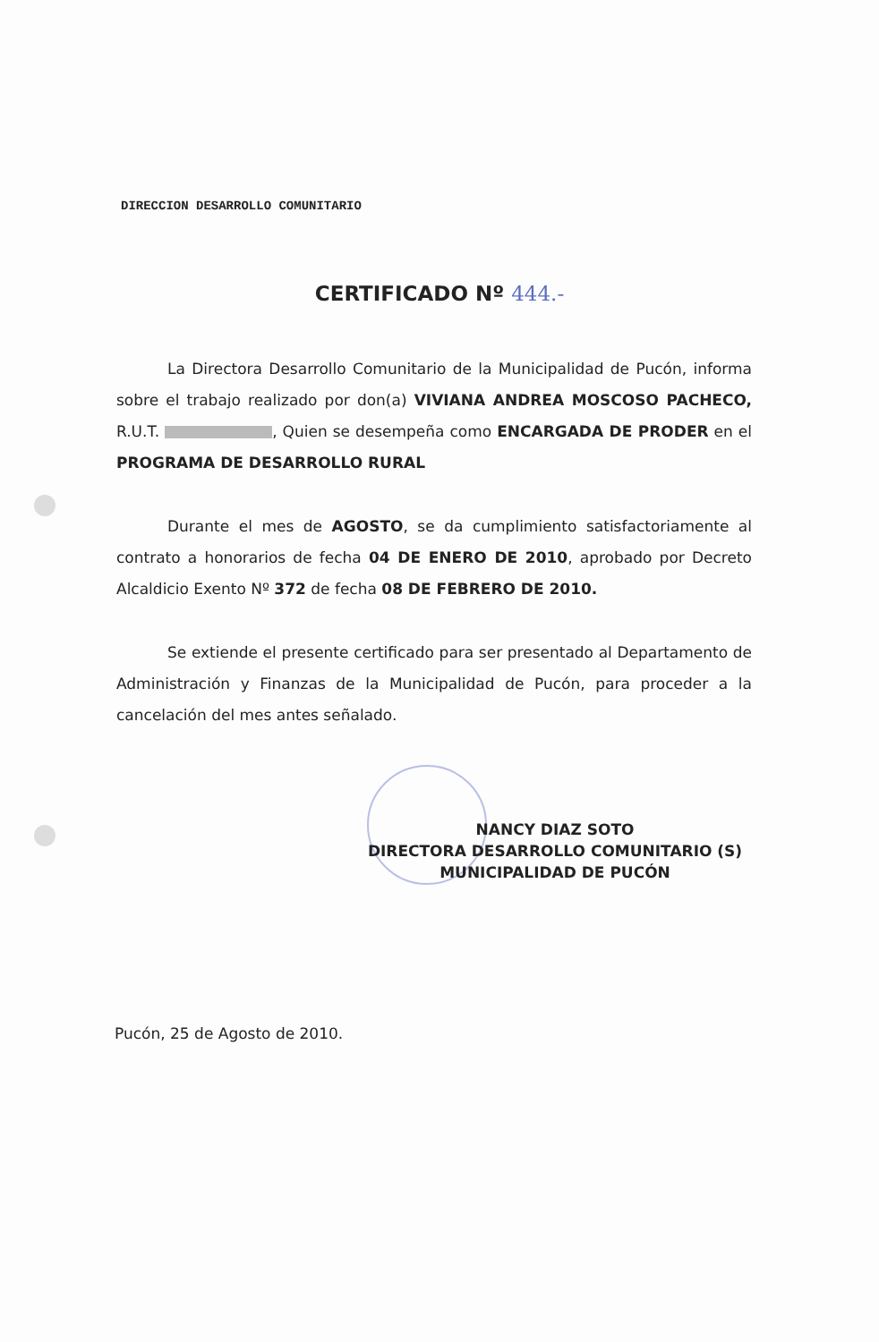DIRECCION DESARROLLO COMUNITARIO
CERTIFICADO Nº 444.-
La Directora Desarrollo Comunitario de la Municipalidad de Pucón, informa sobre el trabajo realizado por don(a) VIVIANA ANDREA MOSCOSO PACHECO, R.U.T. , Quien se desempeña como ENCARGADA DE PRODER en el PROGRAMA DE DESARROLLO RURAL
Durante el mes de AGOSTO, se da cumplimiento satisfactoriamente al contrato a honorarios de fecha 04 DE ENERO DE 2010, aprobado por Decreto Alcaldicio Exento Nº 372 de fecha 08 DE FEBRERO DE 2010.
Se extiende el presente certificado para ser presentado al Departamento de Administración y Finanzas de la Municipalidad de Pucón, para proceder a la cancelación del mes antes señalado.
NANCY DIAZ SOTO
DIRECTORA DESARROLLO COMUNITARIO (S)
MUNICIPALIDAD DE PUCÓN
Pucón, 25 de Agosto de 2010.